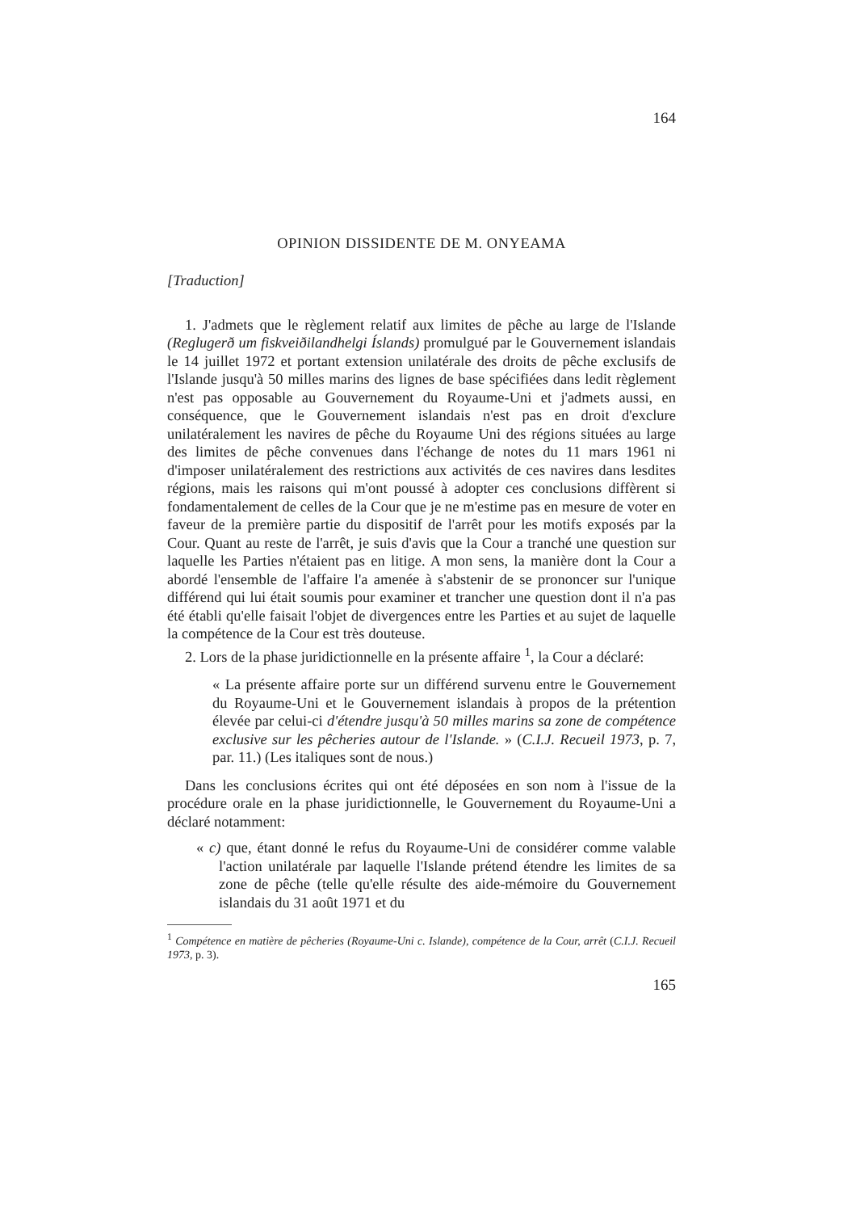164
OPINION DISSIDENTE DE M. ONYEAMA
[Traduction]
1. J'admets que le règlement relatif aux limites de pêche au large de l'Islande (Reglugerð um fiskveiðilandhelgi Íslands) promulgué par le Gouvernement islandais le 14 juillet 1972 et portant extension unilatérale des droits de pêche exclusifs de l'Islande jusqu'à 50 milles marins des lignes de base spécifiées dans ledit règlement n'est pas opposable au Gouvernement du Royaume-Uni et j'admets aussi, en conséquence, que le Gouvernement islandais n'est pas en droit d'exclure unilatéralement les navires de pêche du Royaume Uni des régions situées au large des limites de pêche convenues dans l'échange de notes du 11 mars 1961 ni d'imposer unilatéralement des restrictions aux activités de ces navires dans lesdites régions, mais les raisons qui m'ont poussé à adopter ces conclusions diffèrent si fondamentalement de celles de la Cour que je ne m'estime pas en mesure de voter en faveur de la première partie du dispositif de l'arrêt pour les motifs exposés par la Cour. Quant au reste de l'arrêt, je suis d'avis que la Cour a tranché une question sur laquelle les Parties n'étaient pas en litige. A mon sens, la manière dont la Cour a abordé l'ensemble de l'affaire l'a amenée à s'abstenir de se prononcer sur l'unique différend qui lui était soumis pour examiner et trancher une question dont il n'a pas été établi qu'elle faisait l'objet de divergences entre les Parties et au sujet de laquelle la compétence de la Cour est très douteuse.
2. Lors de la phase juridictionnelle en la présente affaire <sup>1</sup>, la Cour a déclaré:
« La présente affaire porte sur un différend survenu entre le Gouvernement du Royaume-Uni et le Gouvernement islandais à propos de la prétention élevée par celui-ci d'étendre jusqu'à 50 milles marins sa zone de compétence exclusive sur les pêcheries autour de l'Islande. » (C.I.J. Recueil 1973, p. 7, par. 11.) (Les italiques sont de nous.)
Dans les conclusions écrites qui ont été déposées en son nom à l'issue de la procédure orale en la phase juridictionnelle, le Gouvernement du Royaume-Uni a déclaré notamment:
« c) que, étant donné le refus du Royaume-Uni de considérer comme valable l'action unilatérale par laquelle l'Islande prétend étendre les limites de sa zone de pêche (telle qu'elle résulte des aide-mémoire du Gouvernement islandais du 31 août 1971 et du
<sup>1</sup> Compétence en matière de pêcheries (Royaume-Uni c. Islande), compétence de la Cour, arrêt (C.I.J. Recueil 1973, p. 3).
165